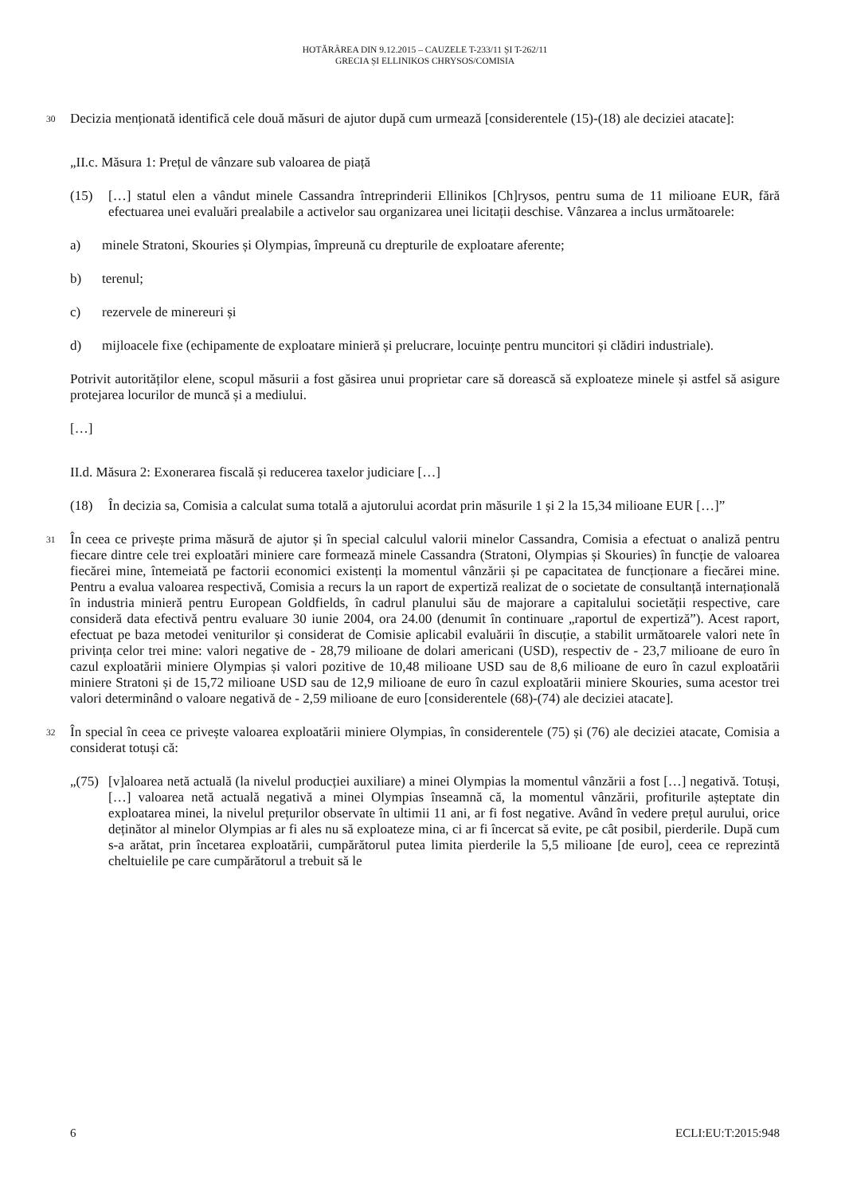HOTĂRÂREA DIN 9.12.2015 – CAUZELE T-233/11 ȘI T-262/11
GRECIA ȘI ELLINIKOS CHRYSOS/COMISIA
30 Decizia menționată identifică cele două măsuri de ajutor după cum urmează [considerentele (15)-(18) ale deciziei atacate]:
„II.c. Măsura 1: Prețul de vânzare sub valoarea de piață
(15) […] statul elen a vândut minele Cassandra întreprinderii Ellinikos [Ch]rysos, pentru suma de 11 milioane EUR, fără efectuarea unei evaluări prealabile a activelor sau organizarea unei licitații deschise. Vânzarea a inclus următoarele:
a) minele Stratoni, Skouries și Olympias, împreună cu drepturile de exploatare aferente;
b) terenul;
c) rezervele de minereuri și
d) mijloacele fixe (echipamente de exploatare minieră și prelucrare, locuințe pentru muncitori și clădiri industriale).
Potrivit autorităților elene, scopul măsurii a fost găsirea unui proprietar care să dorească să exploateze minele și astfel să asigure protejarea locurilor de muncă și a mediului.
[…]
II.d. Măsura 2: Exonerarea fiscală și reducerea taxelor judiciare […]
(18) În decizia sa, Comisia a calculat suma totală a ajutorului acordat prin măsurile 1 și 2 la 15,34 milioane EUR […]”
31 În ceea ce privește prima măsură de ajutor și în special calculul valorii minelor Cassandra, Comisia a efectuat o analiză pentru fiecare dintre cele trei exploatări miniere care formează minele Cassandra (Stratoni, Olympias și Skouries) în funcție de valoarea fiecărei mine, întemeiată pe factorii economici existenți la momentul vânzării și pe capacitatea de funcționare a fiecărei mine. Pentru a evalua valoarea respectivă, Comisia a recurs la un raport de expertiză realizat de o societate de consultanță internațională în industria minieră pentru European Goldfields, în cadrul planului său de majorare a capitalului societății respective, care consideră data efectivă pentru evaluare 30 iunie 2004, ora 24.00 (denumit în continuare „raportul de expertiză”). Acest raport, efectuat pe baza metodei veniturilor și considerat de Comisie aplicabil evaluării în discuție, a stabilit următoarele valori nete în privința celor trei mine: valori negative de - 28,79 milioane de dolari americani (USD), respectiv de - 23,7 milioane de euro în cazul exploatării miniere Olympias și valori pozitive de 10,48 milioane USD sau de 8,6 milioane de euro în cazul exploatării miniere Stratoni și de 15,72 milioane USD sau de 12,9 milioane de euro în cazul exploatării miniere Skouries, suma acestor trei valori determinând o valoare negativă de - 2,59 milioane de euro [considerentele (68)-(74) ale deciziei atacate].
32 În special în ceea ce privește valoarea exploatării miniere Olympias, în considerentele (75) și (76) ale deciziei atacate, Comisia a considerat totuși că:
„(75) [v]aloarea netă actuală (la nivelul producției auxiliare) a minei Olympias la momentul vânzării a fost […] negativă. Totuși, […] valoarea netă actuală negativă a minei Olympias înseamnă că, la momentul vânzării, profiturile așteptate din exploatarea minei, la nivelul prețurilor observate în ultimii 11 ani, ar fi fost negative. Având în vedere prețul aurului, orice deținător al minelor Olympias ar fi ales nu să exploateze mina, ci ar fi încercat să evite, pe cât posibil, pierderile. După cum s-a arătat, prin încetarea exploatării, cumpărătorul putea limita pierderile la 5,5 milioane [de euro], ceea ce reprezintă cheltuielile pe care cumpărătorul a trebuit să le
6 ECLI:EU:T:2015:948